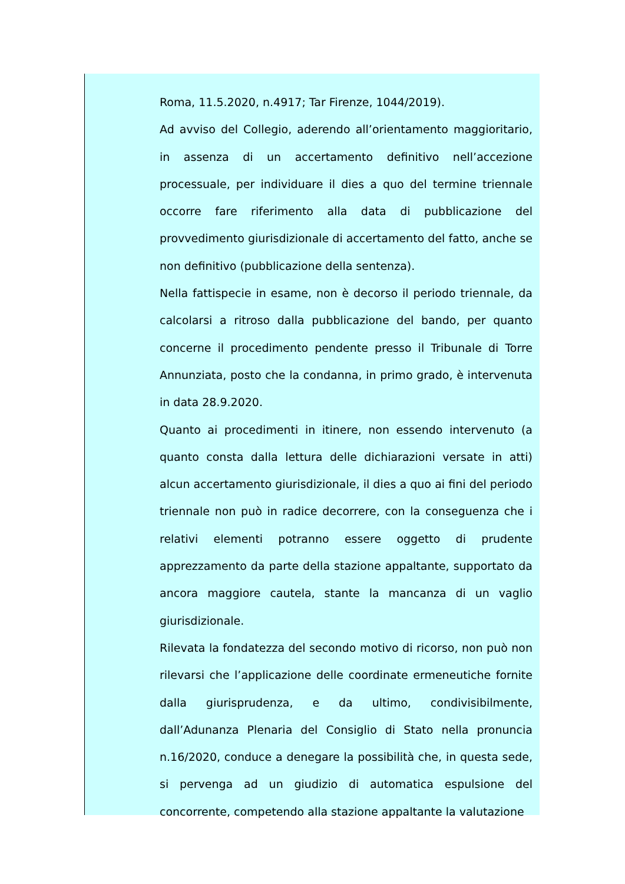Roma, 11.5.2020, n.4917; Tar Firenze, 1044/2019).
Ad avviso del Collegio, aderendo all’orientamento maggioritario, in assenza di un accertamento definitivo nell’accezione processuale, per individuare il dies a quo del termine triennale occorre fare riferimento alla data di pubblicazione del provvedimento giurisdizionale di accertamento del fatto, anche se non definitivo (pubblicazione della sentenza).
Nella fattispecie in esame, non è decorso il periodo triennale, da calcolarsi a ritroso dalla pubblicazione del bando, per quanto concerne il procedimento pendente presso il Tribunale di Torre Annunziata, posto che la condanna, in primo grado, è intervenuta in data 28.9.2020.
Quanto ai procedimenti in itinere, non essendo intervenuto (a quanto consta dalla lettura delle dichiarazioni versate in atti) alcun accertamento giurisdizionale, il dies a quo ai fini del periodo triennale non può in radice decorrere, con la conseguenza che i relativi elementi potranno essere oggetto di prudente apprezzamento da parte della stazione appaltante, supportato da ancora maggiore cautela, stante la mancanza di un vaglio giurisdizionale.
Rilevata la fondatezza del secondo motivo di ricorso, non può non rilevarsi che l’applicazione delle coordinate ermeneutiche fornite dalla giurisprudenza, e da ultimo, condivisibilmente, dall’Adunanza Plenaria del Consiglio di Stato nella pronuncia n.16/2020, conduce a denegare la possibilità che, in questa sede, si pervenga ad un giudizio di automatica espulsione del concorrente, competendo alla stazione appaltante la valutazione